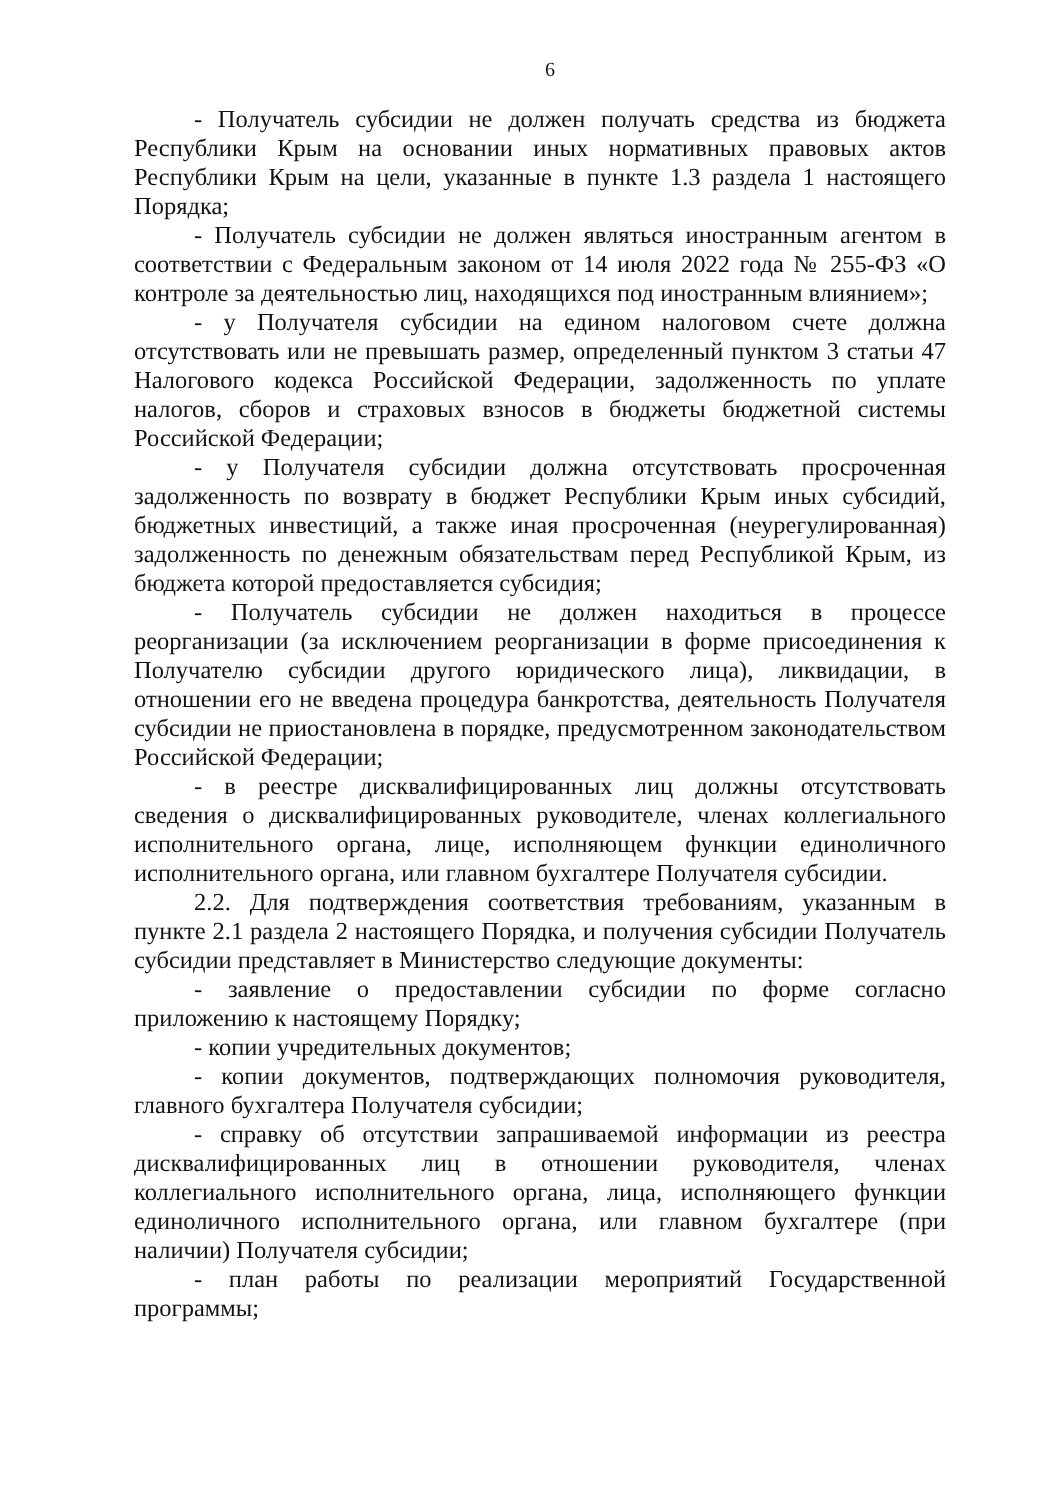6
- Получатель субсидии не должен получать средства из бюджета Республики Крым на основании иных нормативных правовых актов Республики Крым на цели, указанные в пункте 1.3 раздела 1 настоящего Порядка;
- Получатель субсидии не должен являться иностранным агентом в соответствии с Федеральным законом от 14 июля 2022 года № 255-ФЗ «О контроле за деятельностью лиц, находящихся под иностранным влиянием»;
- у Получателя субсидии на едином налоговом счете должна отсутствовать или не превышать размер, определенный пунктом 3 статьи 47 Налогового кодекса Российской Федерации, задолженность по уплате налогов, сборов и страховых взносов в бюджеты бюджетной системы Российской Федерации;
- у Получателя субсидии должна отсутствовать просроченная задолженность по возврату в бюджет Республики Крым иных субсидий, бюджетных инвестиций, а также иная просроченная (неурегулированная) задолженность по денежным обязательствам перед Республикой Крым, из бюджета которой предоставляется субсидия;
- Получатель субсидии не должен находиться в процессе реорганизации (за исключением реорганизации в форме присоединения к Получателю субсидии другого юридического лица), ликвидации, в отношении его не введена процедура банкротства, деятельность Получателя субсидии не приостановлена в порядке, предусмотренном законодательством Российской Федерации;
- в реестре дисквалифицированных лиц должны отсутствовать сведения о дисквалифицированных руководителе, членах коллегиального исполнительного органа, лице, исполняющем функции единоличного исполнительного органа, или главном бухгалтере Получателя субсидии.
2.2. Для подтверждения соответствия требованиям, указанным в пункте 2.1 раздела 2 настоящего Порядка, и получения субсидии Получатель субсидии представляет в Министерство следующие документы:
- заявление о предоставлении субсидии по форме согласно приложению к настоящему Порядку;
- копии учредительных документов;
- копии документов, подтверждающих полномочия руководителя, главного бухгалтера Получателя субсидии;
- справку об отсутствии запрашиваемой информации из реестра дисквалифицированных лиц в отношении руководителя, членах коллегиального исполнительного органа, лица, исполняющего функции единоличного исполнительного органа, или главном бухгалтере (при наличии) Получателя субсидии;
- план работы по реализации мероприятий Государственной программы;